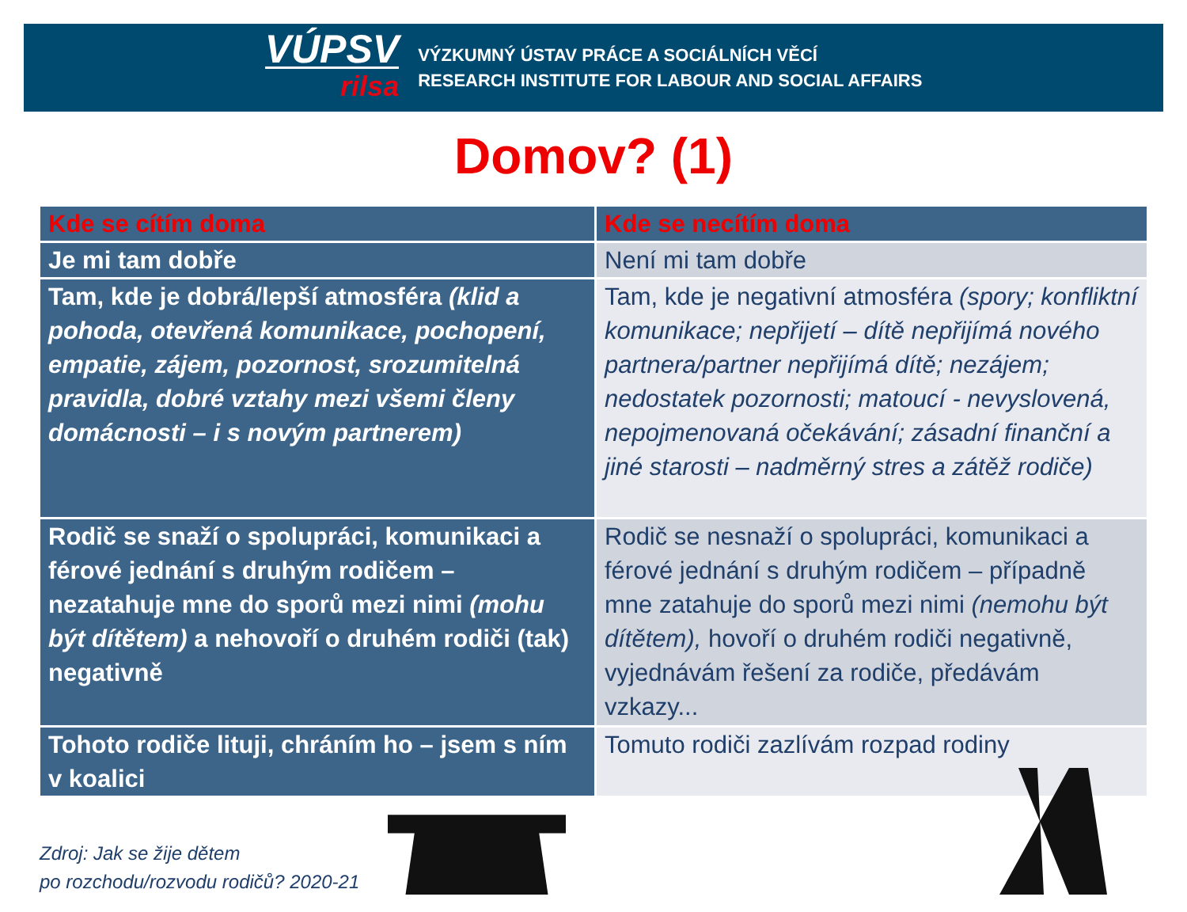VÚPSV
rilsa
VÝZKUMNÝ ÚSTAV PRÁCE A SOCIÁLNÍCH VĚCÍ
RESEARCH INSTITUTE FOR LABOUR AND SOCIAL AFFAIRS
Domov? (1)
| Kde se cítím doma | Kde se necítím doma |
| --- | --- |
| Je mi tam dobře | Není mi tam dobře |
| Tam, kde je dobrá/lepší atmosféra (klid a pohoda, otevřená komunikace, pochopení, empatie, zájem, pozornost, srozumitelná pravidla, dobré vztahy mezi všemi členy domácnosti – i s novým partnerem) | Tam, kde je negativní atmosféra (spory; konfliktní komunikace; nepřijetí – dítě nepřijímá nového partnera/partner nepřijímá dítě; nezájem; nedostatek pozornosti; matoucí - nevyslovená, nepojmenovaná očekávání; zásadní finanční a jiné starosti – nadměrný stres a zátěž rodiče) |
| Rodič se snaží o spolupráci, komunikaci a férové jednání s druhým rodičem – nezatahuje mne do sporů mezi nimi (mohu být dítětem) a nehovoří o druhém rodiči (tak) negativně | Rodič se nesnaží o spolupráci, komunikaci a férové jednání s druhým rodičem – případně mne zatahuje do sporů mezi nimi (nemohu být dítětem), hovoří o druhém rodiči negativně, vyjednávám řešení za rodiče, předávám vzkazy... |
| Tohoto rodiče lituji, chráním ho – jsem s ním v koalici | Tomuto rodiči zazlívám rozpad rodiny |
Zdroj: Jak se žije dětem
po rozchodu/rozvodu rodičů? 2020-21